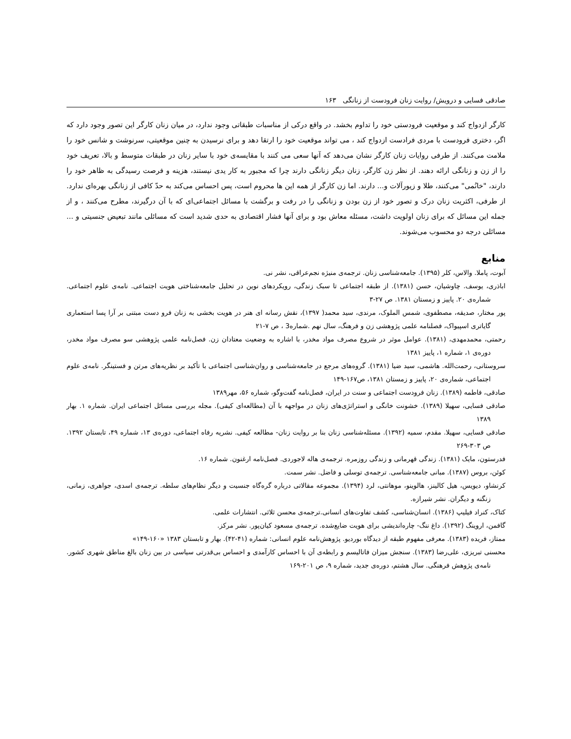صادقی فسایی و درویش/ روایت زنان فرودست از زنانگی ۱۶۳
کارگر ازدواج کند و موقعیت فرودستی خود را تداوم بخشد. در واقع درکی از مناسبات طبقاتی وجود ندارد، در میان زنان کارگر این تصور وجود دارد که اگر، دختری فرودست با مردی فرادست ازدواج کند ، می تواند موقعیت خود را ارتقا دهد و برای نرسیدن به چنین موقعیتی، سرنوشت و شانس خود را ملامت می‌کنند. از طرفی روایات زنان کارگر نشان می‌دهد که آنها سعی می کنند با مقایسه‌ی خود با سایر زنان در طبقات متوسط و بالا، تعریف خود را از زن و زنانگی ارائه دهند. از نظر زن کارگر، زنان دیگر زنانگی دارند چرا که مجبور به کار یدی نیستند، هزینه و فرصت رسیدگی به ظاهر خود را دارند، "خانُمی" می‌کنند، طلا و زیورآلات و... دارند. اما زن کارگر از همه این ها محروم است، پس احساس می‌کند به حدّ کافی از زنانگی بهره‌ای ندارد. از طرفی، اکثریت زنان درک و تصور خود از زن بودن و زنانگی را در رفت و برگشت با مسائل اجتماعی‌ای که با آن درگیرند، مطرح می‌کنند ، و از جمله این مسائل که برای زنان اولویت داشت، مسئله معاش بود و برای آنها فشار اقتصادی به حدی شدید است که مسائلی مانند تبعیض جنسیتی و ... مسائلی درجه دو محسوب می‌شوند.
منابع
آبوت، پاملا. والاس، کلر (۱۳۹۵). جامعه‌شناسی زنان. ترجمه‌ی منیژه نجم‌عراقی، نشر نی.
اباذری، یوسف. چاوشیان، حسن (۱۳۸۱). از طبقه اجتماعی تا سبک زندگی، رویکردهای نوین در تحلیل جامعه‌شناختی هویت اجتماعی. نامه‌ی علوم اجتماعی. شماره‌ی ۲۰. پاییز و زمستان ۱۳۸۱. ص ۲۷-۳
پور مختار، صدیقه، مصطفوی، شمس الملوک، مرندی، سید محمد( ۱۳۹۷)، نقش رسانه ای هنر در هویت بخشی به زنان فرو دست مبتنی بر آرا پسا استعماری گایاتری اسپیواک، فصلنامه علمی پژوهشی زن و فرهنگ، سال نهم .شماره3 ، ص ۷-۲۱
رحمتی، محمدمهدی، (۱۳۸۱). عوامل موثر در شروع مصرف مواد مخدر، با اشاره به وضعیت معتادان زن. فصل‌نامه علمی پژوهشی سو مصرف مواد مخدر، دوره‌ی ۱، شماره ۱، پاییز ۱۳۸۱
سروستانی، رحمت‌الله. هاشمی، سید ضیا (۱۳۸۱). گروه‌های مرجع در جامعه‌شناسی و روان‌شناسی اجتماعی با تأکید بر نظریه‌های مرتن و فستینگر. نامه‌ی علوم اجتماعی، شماره‌ی ۲۰، پاییز و زمستان ۱۳۸۱، ص۱۶۷-۱۴۹
صادقی، فاطمه (۱۳۸۹). زنان فرودست اجتماعی و سنت در ایران، فصل‌نامه گفت‌وگو، شماره ۵۶، مهر۱۳۸۹
صادقی فسایی، سهیلا (۱۳۸۹). خشونت خانگی و استراتژی‌های زنان در مواجهه با آن (مطالعه‌ای کیفی). مجله بررسی مسائل اجتماعی ایران. شماره ۱. بهار ۱۳۸۹
صادقی فسایی، سهیلا. مقدم، سمیه (۱۳۹۲). مسئله‌شناسی زنان بنا بر روایت زنان- مطالعه کیفی. نشریه رفاه اجتماعی، دوره‌ی ۱۳، شماره ۴۹، تابستان ۱۳۹۲. ص ۳۰۳-۲۶۹
فدرستون، مایک (۱۳۸۱). زندگی قهرمانی و زندگی روزمره. ترجمه‌ی هاله لاجوردی. فصل‌نامه ارغنون. شماره ۱۶.
کوئن، بروس (۱۳۸۷). مبانی جامعه‌شناسی. ترجمه‌ی توسلی و فاضل. نشر سمت.
کرنشاو، دیویس، هیل کالینز، هالوینو، موهانتی، لرد (۱۳۹۴). مجموعه مقالاتی درباره گره‌گاه جنسیت و دیگر نظام‌های سلطه. ترجمه‌ی اسدی، جواهری، زمانی، زنگنه و دیگران. نشر شیرازه.
کتاک، کنراد فیلیپ (۱۳۸۶). انسان‌شناسی، کشف تفاوت‌های انسانی.ترجمه‌ی محسن ثلاثی. انتشارات علمی.
گافمن، اروینگ (۱۳۹۲). داغ ننگ- چاره‌اندیشی برای هویت ضایع‌شده. ترجمه‌ی مسعود کیان‌پور. نشر مرکز.
ممتاز، فریده (۱۳۸۳). معرفی مفهوم طبقه از دیدگاه بوردیو. پژوهش‌نامه علوم انسانی: شماره (۴۱-۴۲). بهار و تابستان ۱۳۸۳ «۱۶۰-۱۴۹»
محسنی تبریزی، علی‌رضا (۱۳۸۳). سنجش میزان فاتالیسم و رابطه‌ی آن با احساس کارآمدی و احساس بی‌قدرتی سیاسی در بین زنان بالغ مناطق شهری کشور. نامه‌ی پژوهش فرهنگی. سال هشتم، دوره‌ی جدید، شماره ۹، ص ۲۰۱-۱۶۹